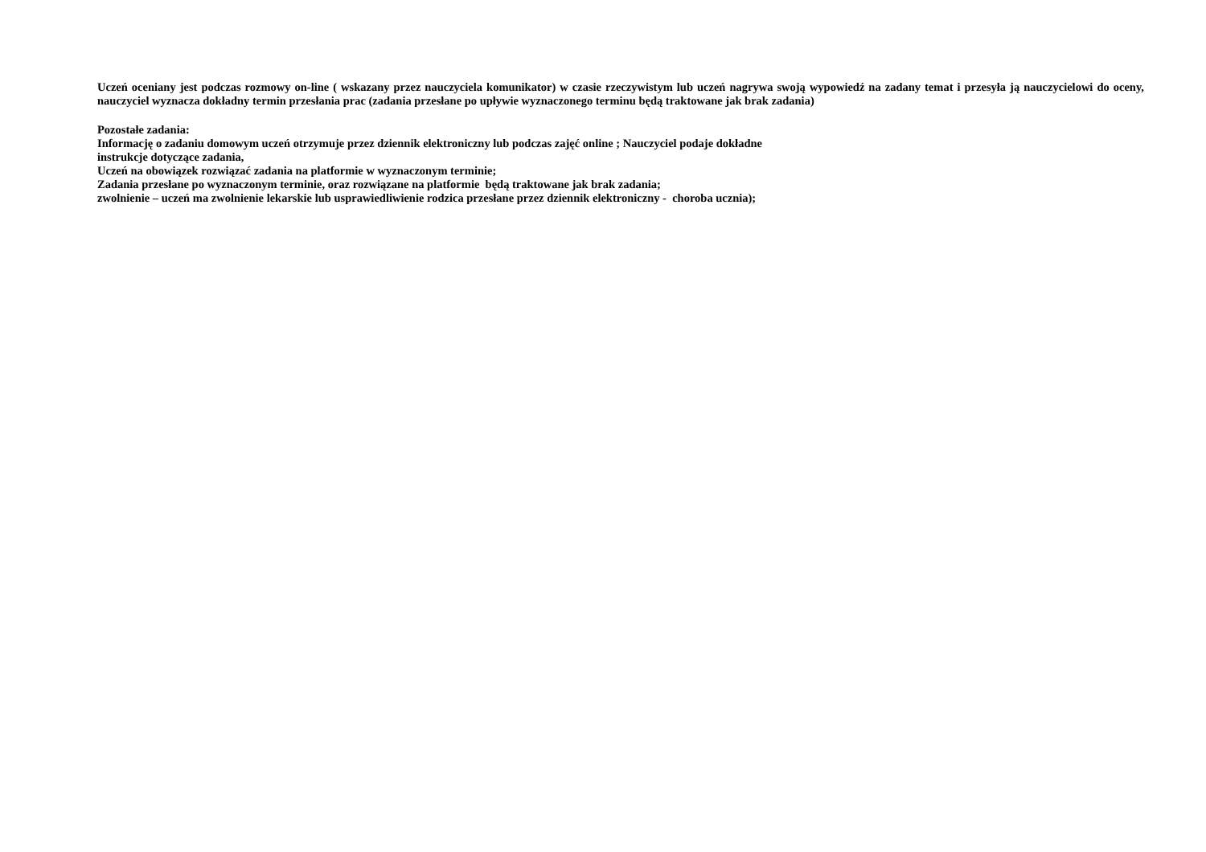Uczeń oceniany jest podczas rozmowy on-line ( wskazany przez nauczyciela komunikator) w czasie rzeczywistym lub uczeń nagrywa swoją wypowiedź na zadany temat i przesyła ją nauczycielowi do oceny, nauczyciel wyznacza dokładny termin przesłania prac (zadania przesłane po upływie wyznaczonego terminu będą traktowane jak brak zadania)
Pozostałe zadania:
Informację o zadaniu domowym uczeń otrzymuje przez dziennik elektroniczny lub podczas zajęć online ; Nauczyciel podaje dokładne
instrukcje dotyczące zadania,
Uczeń na obowiązek rozwiązać zadania na platformie w wyznaczonym terminie;
Zadania przesłane po wyznaczonym terminie, oraz rozwiązane na platformie będą traktowane jak brak zadania;
zwolnienie – uczeń ma zwolnienie lekarskie lub usprawiedliwienie rodzica przesłane przez dziennik elektroniczny - choroba ucznia);